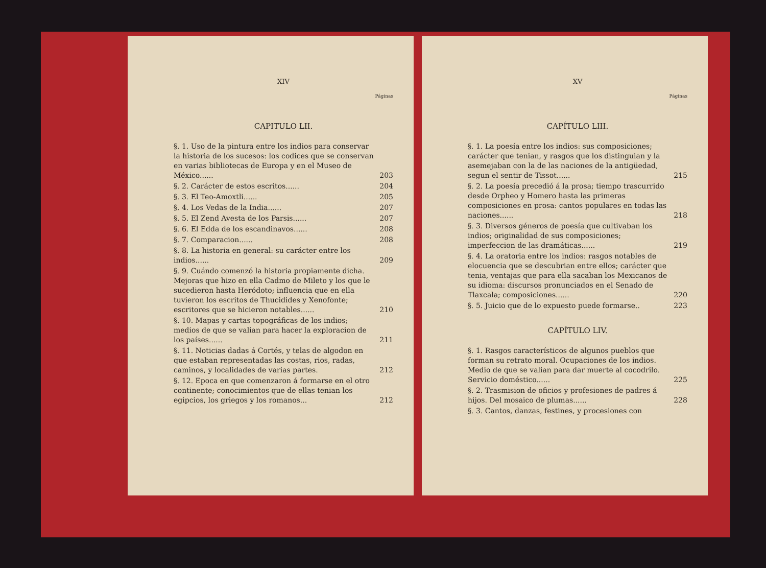XIV
Páginas
CAPITULO LII.
§. 1. Uso de la pintura entre los indios para conservar la historia de los sucesos: los codices que se conservan en varias bibliotecas de Europa y en el Museo de México...... 203
§. 2. Carácter de estos escritos...... 204
§. 3. El Teo-Amoxtli...... 205
§. 4. Los Vedas de la India...... 207
§. 5. El Zend Avesta de los Parsis...... 207
§. 6. El Edda de los escandinavos...... 208
§. 7. Comparacion...... 208
§. 8. La historia en general: su carácter entre los indios...... 209
§. 9. Cuándo comenzó la historia propiamente dicha. Mejoras que hizo en ella Cadmo de Mileto y los que le sucedieron hasta Heródoto; influencia que en ella tuvieron los escritos de Thucidides y Xenofonte; escritores que se hicieron notables...... 210
§. 10. Mapas y cartas topográficas de los indios; medios de que se valian para hacer la exploracion de los países...... 211
§. 11. Noticias dadas á Cortés, y telas de algodon en que estaban representadas las costas, rios, radas, caminos, y localidades de varias partes. 212
§. 12. Epoca en que comenzaron á formarse en el otro continente; conocimientos que de ellas tenian los egipcios, los griegos y los romanos... 212
XV
Páginas
CAPÍTULO LIII.
§. 1. La poesía entre los indios: sus composiciones; carácter que tenian, y rasgos que los distinguian y la asemejaban con la de las naciones de la antigüedad, segun el sentir de Tissot...... 215
§. 2. La poesía precedió á la prosa; tiempo trascurrido desde Orpheo y Homero hasta las primeras composiciones en prosa: cantos populares en todas las naciones...... 218
§. 3. Diversos géneros de poesía que cultivaban los indios; originalidad de sus composiciones; imperfeccion de las dramáticas...... 219
§. 4. La oratoria entre los indios: rasgos notables de elocuencia que se descubrian entre ellos; carácter que tenia, ventajas que para ella sacaban los Mexicanos de su idioma: discursos pronunciados en el Senado de Tlaxcala; composiciones...... 220
§. 5. Juicio que de lo expuesto puede formarse.. 223
CAPÍTULO LIV.
§. 1. Rasgos característicos de algunos pueblos que forman su retrato moral. Ocupaciones de los indios. Medio de que se valian para dar muerte al cocodrilo. Servicio doméstico...... 225
§. 2. Trasmision de oficios y profesiones de padres á hijos. Del mosaico de plumas...... 228
§. 3. Cantos, danzas, festines, y procesiones con